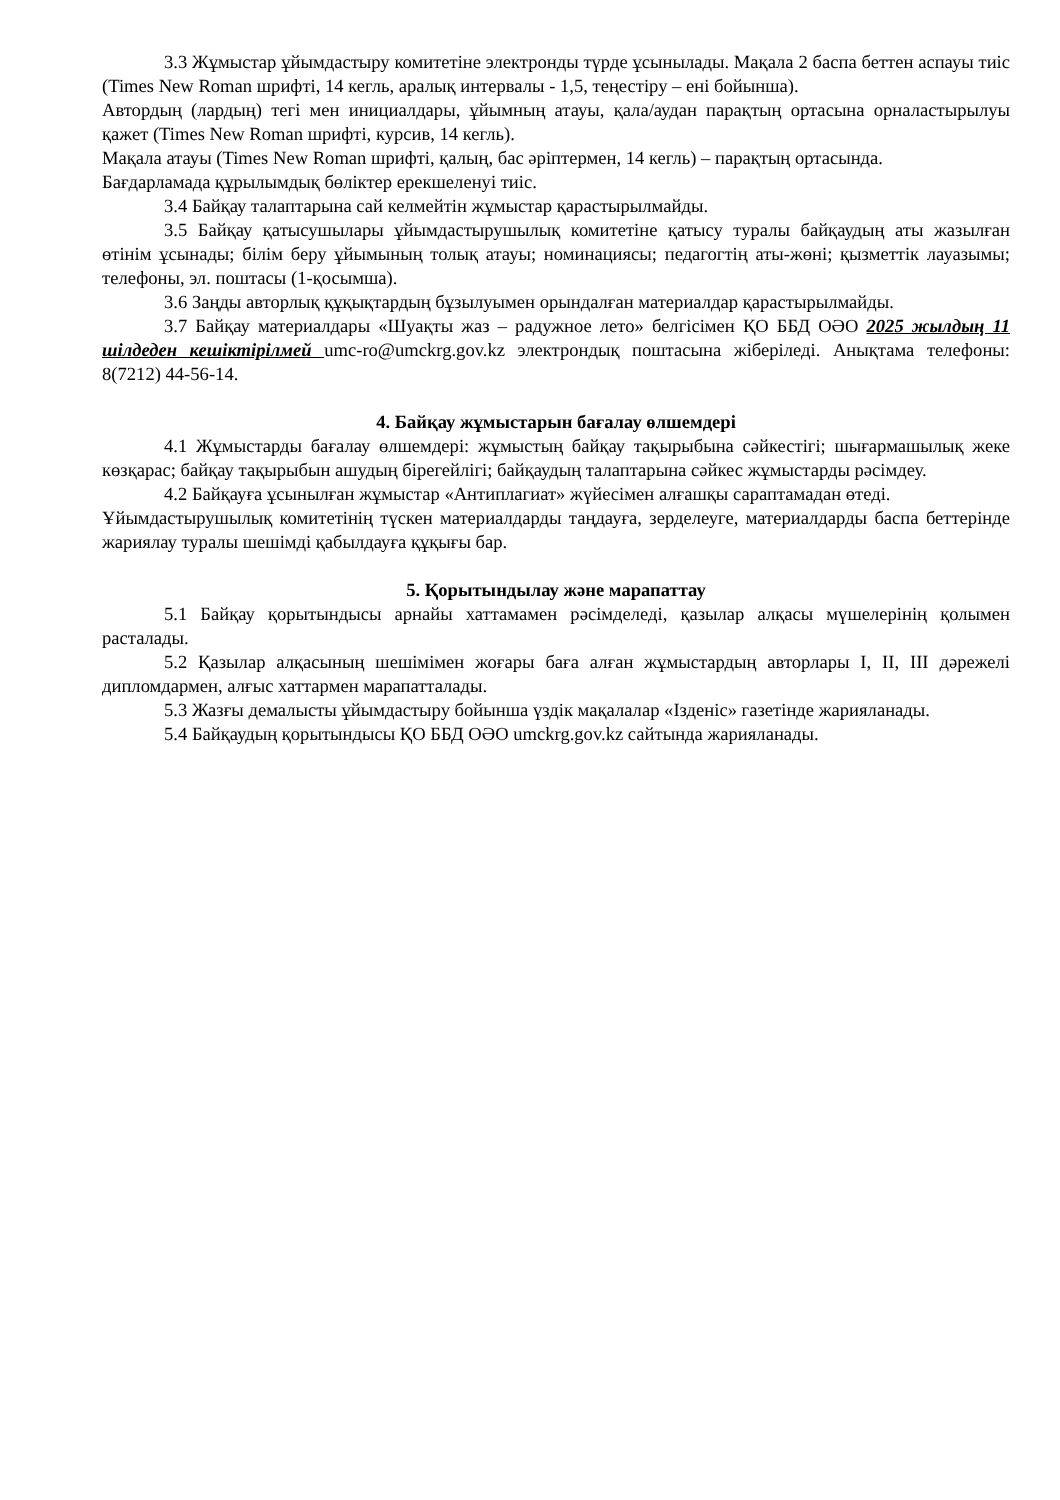3.3 Жұмыстар ұйымдастыру комитетіне электронды түрде ұсынылады. Мақала 2 баспа беттен аспауы тиіс (Times New Roman шрифті, 14 кегль, аралық интервалы - 1,5, теңестіру – ені бойынша).
Автордың (лардың) тегі мен инициалдары, ұйымның атауы, қала/аудан парақтың ортасына орналастырылуы қажет (Times New Roman шрифті, курсив, 14 кегль).
Мақала атауы (Times New Roman шрифті, қалың, бас әріптермен, 14 кегль) – парақтың ортасында.
Бағдарламада құрылымдық бөліктер ерекшеленуі тиіс.
3.4 Байқау талаптарына сай келмейтін жұмыстар қарастырылмайды.
3.5 Байқау қатысушылары ұйымдастырушылық комитетіне қатысу туралы байқаудың аты жазылған өтінім ұсынады; білім беру ұйымының толық атауы; номинациясы; педагогтің аты-жөні; қызметтік лауазымы; телефоны, эл. поштасы (1-қосымша).
3.6 Заңды авторлық құқықтардың бұзылуымен орындалған материалдар қарастырылмайды.
3.7 Байқау материалдары «Шуақты жаз – радужное лето» белгісімен ҚО ББД ОӘО 2025 жылдың 11 шілдеден кешіктірілмей umc-ro@umckrg.gov.kz электрондық поштасына жіберіледі. Анықтама телефоны: 8(7212) 44-56-14.
4. Байқау жұмыстарын бағалау өлшемдері
4.1 Жұмыстарды бағалау өлшемдері: жұмыстың байқау тақырыбына сәйкестігі; шығармашылық жеке көзқарас; байқау тақырыбын ашудың бірегейлігі; байқаудың талаптарына сәйкес жұмыстарды рәсімдеу.
4.2 Байқауға ұсынылған жұмыстар «Антиплагиат» жүйесімен алғашқы сараптамадан өтеді.
Ұйымдастырушылық комитетінің түскен материалдарды таңдауға, зерделеуге, материалдарды баспа беттерінде жариялау туралы шешімді қабылдауға құқығы бар.
5. Қорытындылау және марапаттау
5.1 Байқау қорытындысы арнайы хаттамамен рәсімделеді, қазылар алқасы мүшелерінің қолымен расталады.
5.2 Қазылар алқасының шешімімен жоғары баға алған жұмыстардың авторлары I, II, III дәрежелі дипломдармен, алғыс хаттармен марапатталады.
5.3 Жазғы демалысты ұйымдастыру бойынша үздік мақалалар «Ізденіс» газетінде жарияланады.
5.4 Байқаудың қорытындысы ҚО ББД ОӘО umckrg.gov.kz сайтында жарияланады.